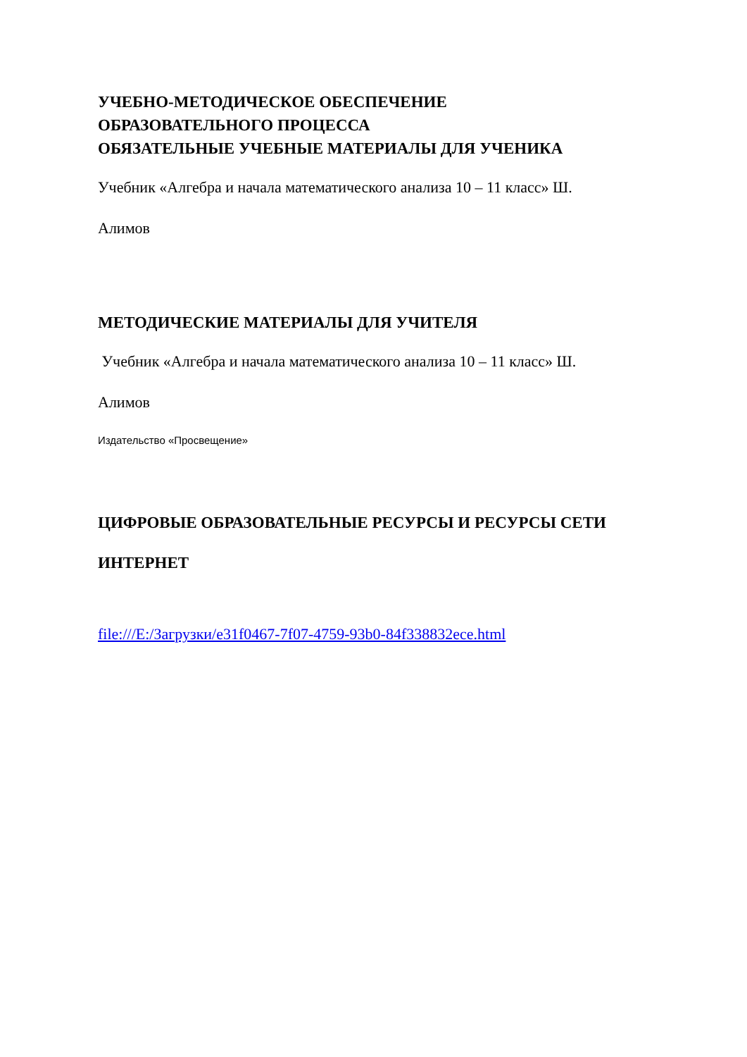УЧЕБНО-МЕТОДИЧЕСКОЕ ОБЕСПЕЧЕНИЕ
ОБРАЗОВАТЕЛЬНОГО ПРОЦЕССА
ОБЯЗАТЕЛЬНЫЕ УЧЕБНЫЕ МАТЕРИАЛЫ ДЛЯ УЧЕНИКА
Учебник «Алгебра и начала математического анализа 10 – 11 класс» Ш.
Алимов
МЕТОДИЧЕСКИЕ МАТЕРИАЛЫ ДЛЯ УЧИТЕЛЯ
Учебник «Алгебра и начала математического анализа 10 – 11 класс» Ш.
Алимов
Издательство «Просвещение»
ЦИФРОВЫЕ ОБРАЗОВАТЕЛЬНЫЕ РЕСУРСЫ И РЕСУРСЫ СЕТИ
ИНТЕРНЕТ
file:///E:/Загрузки/e31f0467-7f07-4759-93b0-84f338832ece.html